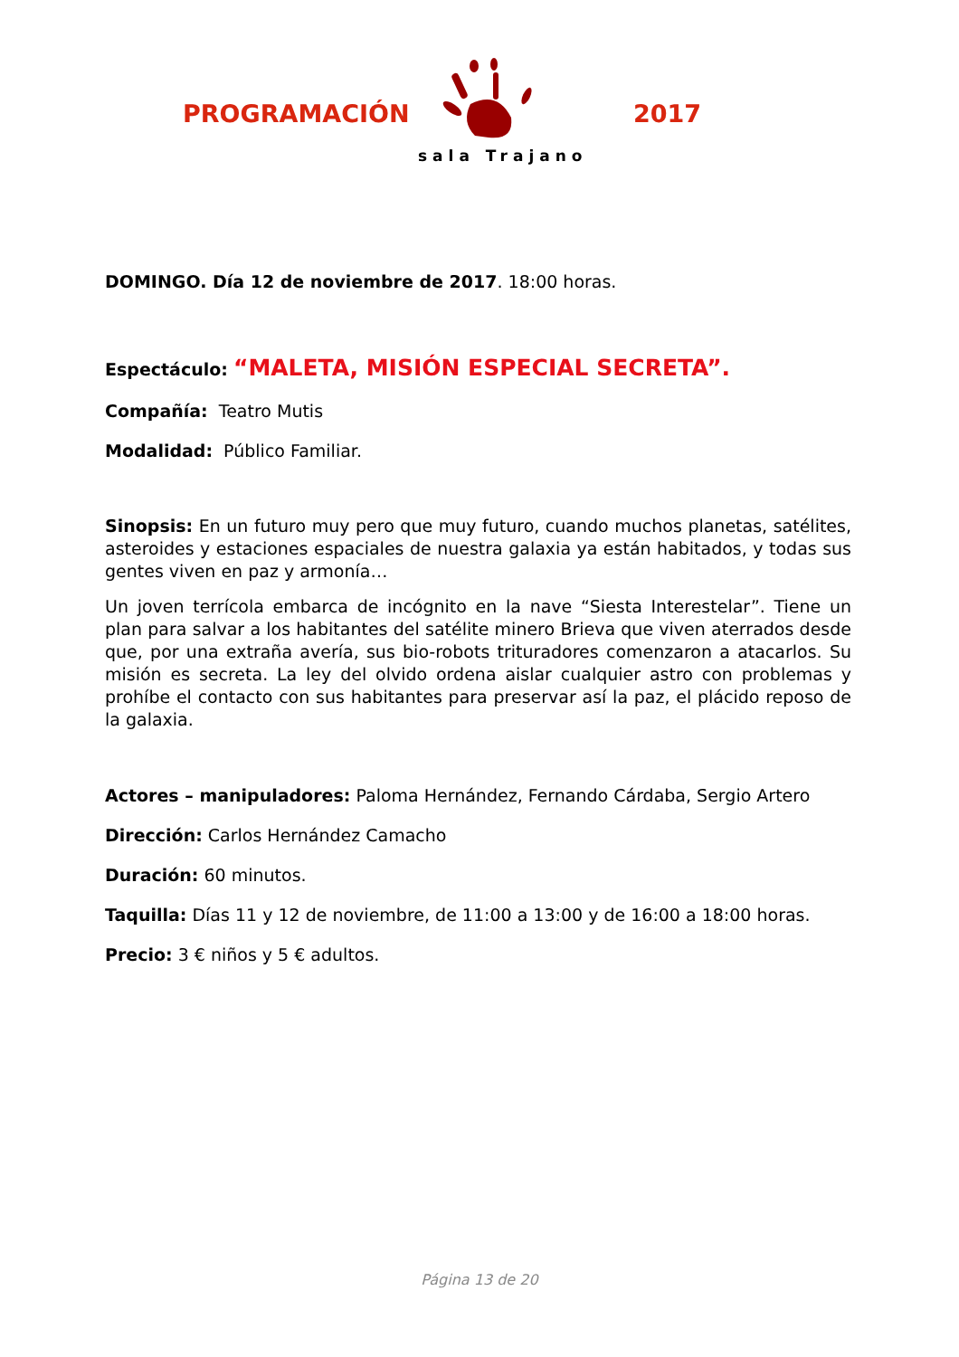PROGRAMACIÓN 2017
sala Trajano
DOMINGO. Día 12 de noviembre de 2017. 18:00 horas.
Espectáculo: “MALETA, MISIÓN ESPECIAL SECRETA”.
Compañía: Teatro Mutis
Modalidad: Público Familiar.
Sinopsis: En un futuro muy pero que muy futuro, cuando muchos planetas, satélites, asteroides y estaciones espaciales de nuestra galaxia ya están habitados, y todas sus gentes viven en paz y armonía…
Un joven terrícola embarca de incógnito en la nave “Siesta Interestelar”. Tiene un plan para salvar a los habitantes del satélite minero Brieva que viven aterrados desde que, por una extraña avería, sus bio-robots trituradores comenzaron a atacarlos. Su misión es secreta. La ley del olvido ordena aislar cualquier astro con problemas y prohíbe el contacto con sus habitantes para preservar así la paz, el plácido reposo de la galaxia.
Actores – manipuladores: Paloma Hernández, Fernando Cárdaba, Sergio Artero
Dirección: Carlos Hernández Camacho
Duración: 60 minutos.
Taquilla: Días 11 y 12 de noviembre, de 11:00 a 13:00 y de 16:00 a 18:00 horas.
Precio: 3 € niños y 5 € adultos.
Página 13 de 20